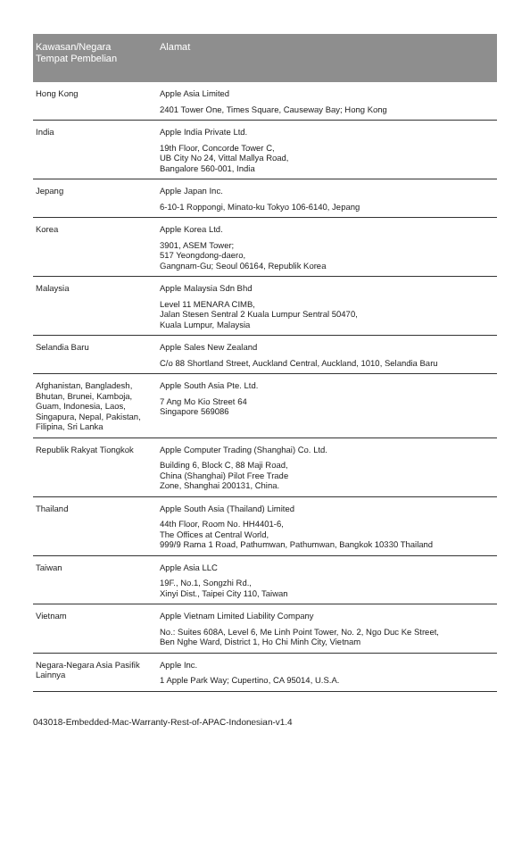| Kawasan/Negara Tempat Pembelian | Alamat |
| --- | --- |
| Hong Kong | Apple Asia Limited 2401 Tower One, Times Square, Causeway Bay; Hong Kong |
| India | Apple India Private Ltd. 19th Floor, Concorde Tower C, UB City No 24, Vittal Mallya Road, Bangalore 560-001, India |
| Jepang | Apple Japan Inc. 6-10-1 Roppongi, Minato-ku Tokyo 106-6140, Jepang |
| Korea | Apple Korea Ltd. 3901, ASEM Tower; 517 Yeongdong-daero, Gangnam-Gu; Seoul 06164, Republik Korea |
| Malaysia | Apple Malaysia Sdn Bhd Level 11 MENARA CIMB, Jalan Stesen Sentral 2 Kuala Lumpur Sentral 50470, Kuala Lumpur, Malaysia |
| Selandia Baru | Apple Sales New Zealand C/o 88 Shortland Street, Auckland Central, Auckland, 1010, Selandia Baru |
| Afghanistan, Bangladesh, Bhutan, Brunei, Kamboja, Guam, Indonesia, Laos, Singapura, Nepal, Pakistan, Filipina, Sri Lanka | Apple South Asia Pte. Ltd. 7 Ang Mo Kio Street 64 Singapore 569086 |
| Republik Rakyat Tiongkok | Apple Computer Trading (Shanghai) Co. Ltd. Building 6, Block C, 88 Maji Road, China (Shanghai) Pilot Free Trade Zone, Shanghai 200131, China. |
| Thailand | Apple South Asia (Thailand) Limited 44th Floor, Room No. HH4401-6, The Offices at Central World, 999/9 Rama 1 Road, Pathumwan, Pathumwan, Bangkok 10330 Thailand |
| Taiwan | Apple Asia LLC 19F., No.1, Songzhi Rd., Xinyi Dist., Taipei City 110, Taiwan |
| Vietnam | Apple Vietnam Limited Liability Company No.: Suites 608A, Level 6, Me Linh Point Tower, No. 2, Ngo Duc Ke Street, Ben Nghe Ward, District 1, Ho Chi Minh City, Vietnam |
| Negara-Negara Asia Pasifik Lainnya | Apple Inc. 1 Apple Park Way; Cupertino, CA 95014, U.S.A. |
043018-Embedded-Mac-Warranty-Rest-of-APAC-Indonesian-v1.4